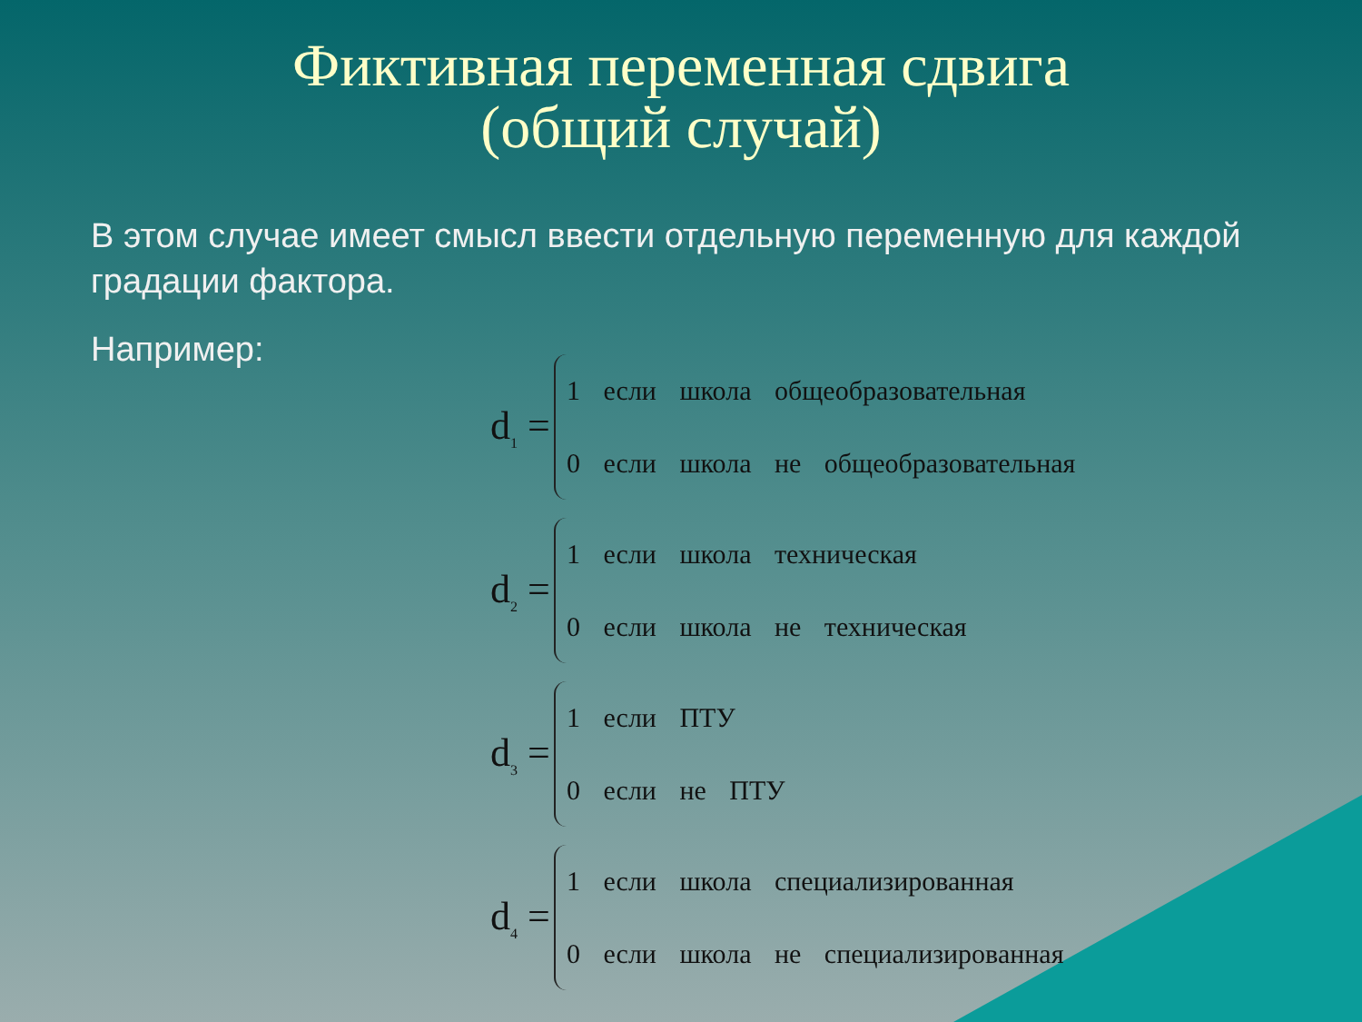Фиктивная переменная сдвига
(общий случай)
В этом случае имеет смысл ввести отдельную переменную для каждой градации фактора.
Например:
d<sub>1</sub> =
1 если школа общеобразовательная
0 если школа не общеобразовательная
d<sub>2</sub> =
1 если школа техническая
0 если школа не техническая
d<sub>3</sub> =
1 если ПТУ
0 если не ПТУ
d<sub>4</sub> =
1 если школа специализированная
0 если школа не специализированная